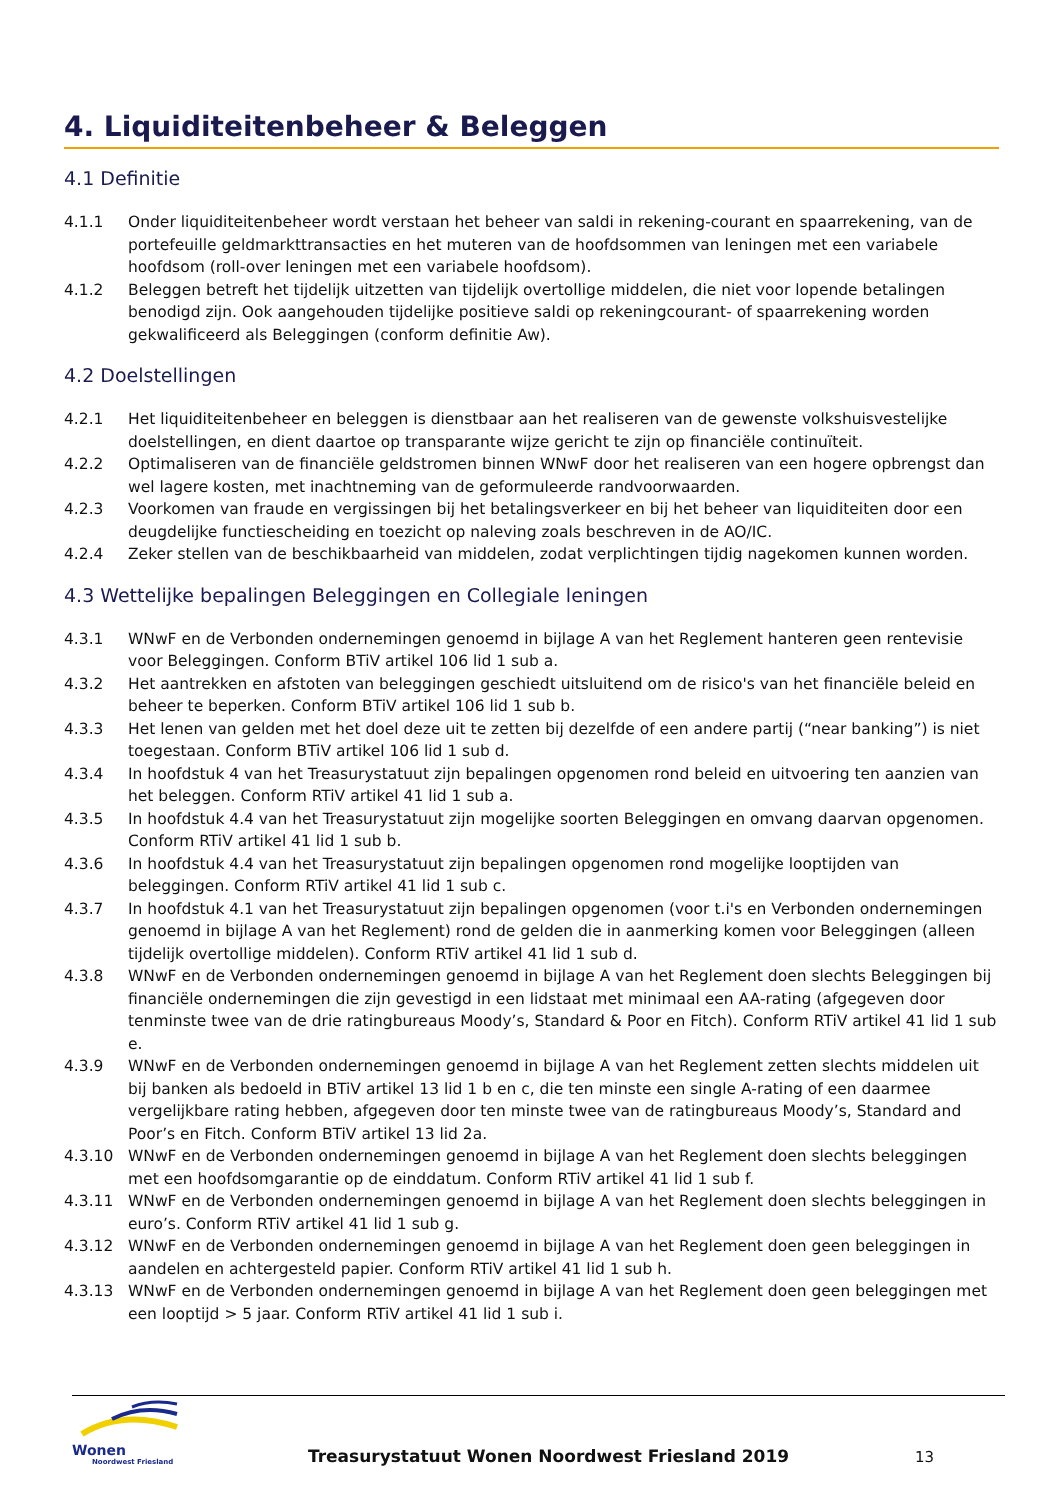4. Liquiditeitenbeheer & Beleggen
4.1 Definitie
4.1.1 Onder liquiditeitenbeheer wordt verstaan het beheer van saldi in rekening-courant en spaarrekening, van de portefeuille geldmarkttransacties en het muteren van de hoofdsommen van leningen met een variabele hoofdsom (roll-over leningen met een variabele hoofdsom).
4.1.2 Beleggen betreft het tijdelijk uitzetten van tijdelijk overtollige middelen, die niet voor lopende betalingen benodigd zijn. Ook aangehouden tijdelijke positieve saldi op rekeningcourant- of spaarrekening worden gekwalificeerd als Beleggingen (conform definitie Aw).
4.2 Doelstellingen
4.2.1 Het liquiditeitenbeheer en beleggen is dienstbaar aan het realiseren van de gewenste volkshuisvestelijke doelstellingen, en dient daartoe op transparante wijze gericht te zijn op financiële continuïteit.
4.2.2 Optimaliseren van de financiële geldstromen binnen WNwF door het realiseren van een hogere opbrengst dan wel lagere kosten, met inachtneming van de geformuleerde randvoorwaarden.
4.2.3 Voorkomen van fraude en vergissingen bij het betalingsverkeer en bij het beheer van liquiditeiten door een deugdelijke functiescheiding en toezicht op naleving zoals beschreven in de AO/IC.
4.2.4 Zeker stellen van de beschikbaarheid van middelen, zodat verplichtingen tijdig nagekomen kunnen worden.
4.3 Wettelijke bepalingen Beleggingen en Collegiale leningen
4.3.1 WNwF en de Verbonden ondernemingen genoemd in bijlage A van het Reglement hanteren geen rentevisie voor Beleggingen. Conform BTiV artikel 106 lid 1 sub a.
4.3.2 Het aantrekken en afstoten van beleggingen geschiedt uitsluitend om de risico's van het financiële beleid en beheer te beperken. Conform BTiV artikel 106 lid 1 sub b.
4.3.3 Het lenen van gelden met het doel deze uit te zetten bij dezelfde of een andere partij (“near banking”) is niet toegestaan. Conform BTiV artikel 106 lid 1 sub d.
4.3.4 In hoofdstuk 4 van het Treasurystatuut zijn bepalingen opgenomen rond beleid en uitvoering ten aanzien van het beleggen. Conform RTiV artikel 41 lid 1 sub a.
4.3.5 In hoofdstuk 4.4 van het Treasurystatuut zijn mogelijke soorten Beleggingen en omvang daarvan opgenomen. Conform RTiV artikel 41 lid 1 sub b.
4.3.6 In hoofdstuk 4.4 van het Treasurystatuut zijn bepalingen opgenomen rond mogelijke looptijden van beleggingen. Conform RTiV artikel 41 lid 1 sub c.
4.3.7 In hoofdstuk 4.1 van het Treasurystatuut zijn bepalingen opgenomen (voor t.i's en Verbonden ondernemingen genoemd in bijlage A van het Reglement) rond de gelden die in aanmerking komen voor Beleggingen (alleen tijdelijk overtollige middelen). Conform RTiV artikel 41 lid 1 sub d.
4.3.8 WNwF en de Verbonden ondernemingen genoemd in bijlage A van het Reglement doen slechts Beleggingen bij financiële ondernemingen die zijn gevestigd in een lidstaat met minimaal een AA-rating (afgegeven door tenminste twee van de drie ratingbureaus Moody’s, Standard & Poor en Fitch). Conform RTiV artikel 41 lid 1 sub e.
4.3.9 WNwF en de Verbonden ondernemingen genoemd in bijlage A van het Reglement zetten slechts middelen uit bij banken als bedoeld in BTiV artikel 13 lid 1 b en c, die ten minste een single A-rating of een daarmee vergelijkbare rating hebben, afgegeven door ten minste twee van de ratingbureaus Moody’s, Standard and Poor’s en Fitch. Conform BTiV artikel 13 lid 2a.
4.3.10 WNwF en de Verbonden ondernemingen genoemd in bijlage A van het Reglement doen slechts beleggingen met een hoofdsomgarantie op de einddatum. Conform RTiV artikel 41 lid 1 sub f.
4.3.11 WNwF en de Verbonden ondernemingen genoemd in bijlage A van het Reglement doen slechts beleggingen in euro’s. Conform RTiV artikel 41 lid 1 sub g.
4.3.12 WNwF en de Verbonden ondernemingen genoemd in bijlage A van het Reglement doen geen beleggingen in aandelen en achtergesteld papier. Conform RTiV artikel 41 lid 1 sub h.
4.3.13 WNwF en de Verbonden ondernemingen genoemd in bijlage A van het Reglement doen geen beleggingen met een looptijd > 5 jaar. Conform RTiV artikel 41 lid 1 sub i.
Wonen
Noordwest Friesland
Treasurystatuut Wonen Noordwest Friesland 2019
13